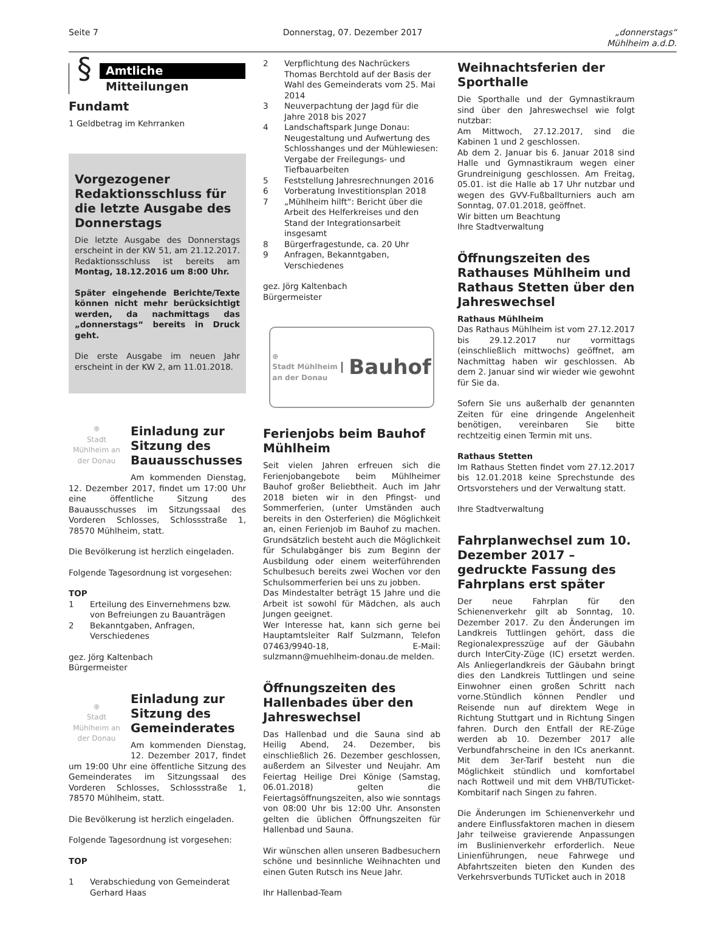Seite 7 Donnerstag, 07. Dezember 2017 „donnerstags“
Mühlheim a.d.D.
§
Amtliche
Mitteilungen
Fundamt
1 Geldbetrag im Kehrranken
Vorgezogener Redaktions­schluss für die letzte Ausga­be des Donnerstags
Die letzte Ausgabe des Donnerstags erscheint in der KW 51, am 21.12.2017. Redaktionsschluss ist bereits am Montag, 18.12.2016 um 8:00 Uhr.
Später eingehende Berichte/Texte können nicht mehr berücksichtigt werden, da nachmittags das „donnerstags“ bereits in Druck geht.
Die erste Ausgabe im neuen Jahr erscheint in der KW 2, am 11.01.2018.
⊕
Stadt Mühlheim an der Donau
Einladung zur Sitzung des Bauausschusses
Am kommenden Dienstag, 12. Dezember 2017, findet um 17:00 Uhr eine öffentliche Sitzung des Bauausschusses im Sitzungssaal des Vorderen Schlosses, Schlossstraße 1, 78570 Mühlheim, statt.
Die Bevölkerung ist herzlich eingeladen.
Folgende Tagesordnung ist vorgesehen:
TOP
1 Erteilung des Einvernehmens bzw. von Befreiungen zu Bauanträgen
2 Bekanntgaben, Anfragen, Verschiedenes
gez. Jörg Kaltenbach
Bürgermeister
⊕
Stadt Mühlheim an der Donau
Einladung zur Sitzung des Gemeinderates
Am kommenden Dienstag, 12. Dezember 2017, findet um 19:00 Uhr eine öffentliche Sitzung des Gemeinderates im Sitzungssaal des Vorderen Schlosses, Schlossstraße 1, 78570 Mühlheim, statt.
Die Bevölkerung ist herzlich eingeladen.
Folgende Tagesordnung ist vorgesehen:
TOP
1 Verabschiedung von Gemeinderat Gerhard Haas
2 Verpflichtung des Nachrückers Thomas Berchtold auf der Basis der Wahl des Gemeinderats vom 25. Mai 2014
3 Neuverpachtung der Jagd für die Jahre 2018 bis 2027
4 Landschaftspark Junge Donau: Neugestaltung und Aufwertung des Schlosshanges und der Mühlewiesen: Vergabe der Freilegungs- und Tiefbauarbeiten
5 Feststellung Jahresrechnungen 2016
6 Vorberatung Investitionsplan 2018
7 „Mühlheim hilft“: Bericht über die Arbeit des Helferkreises und den Stand der Integrationsarbeit insgesamt
8 Bürgerfragestunde, ca. 20 Uhr
9 Anfragen, Bekanntgaben, Verschiedenes
gez. Jörg Kaltenbach
Bürgermeister
⊕
Stadt Mühlheim
an der Donau Bauhof
Ferienjobs beim Bauhof Mühlheim
Seit vielen Jahren erfreuen sich die Ferienjobangebote beim Mühlheimer Bauhof großer Beliebtheit. Auch im Jahr 2018 bieten wir in den Pfingst- und Sommerferien, (unter Umständen auch bereits in den Osterferien) die Möglichkeit an, einen Ferienjob im Bauhof zu machen. Grundsätzlich besteht auch die Möglichkeit für Schulabgänger bis zum Beginn der Ausbildung oder einem weiterführenden Schulbesuch bereits zwei Wochen vor den Schulsommerferien bei uns zu jobben.
Das Mindestalter beträgt 15 Jahre und die Arbeit ist sowohl für Mädchen, als auch Jungen geeignet.
Wer Interesse hat, kann sich gerne bei Hauptamtsleiter Ralf Sulzmann, Telefon 07463/9940-18, E-Mail: sulzmann@muehlheim-donau.de melden.
Öffnungszeiten des Hallenbades über den Jahreswechsel
Das Hallenbad und die Sauna sind ab Heilig Abend, 24. Dezember, bis einschließlich 26. Dezember geschlossen, außerdem an Silvester und Neujahr. Am Feiertag Heilige Drei Könige (Samstag, 06.01.2018) gelten die Feiertagsöffnungszeiten, also wie sonntags von 08:00 Uhr bis 12:00 Uhr. Ansonsten gelten die üblichen Öffnungszeiten für Hallenbad und Sauna.
Wir wünschen allen unseren Badbesuchern schöne und besinnliche Weihnachten und einen Guten Rutsch ins Neue Jahr.
Ihr Hallenbad-Team
Weihnachtsferien der Sporthalle
Die Sporthalle und der Gymnastikraum sind über den Jahreswechsel wie folgt nutzbar:
Am Mittwoch, 27.12.2017, sind die Kabinen 1 und 2 geschlossen.
Ab dem 2. Januar bis 6. Januar 2018 sind Halle und Gymnastikraum wegen einer Grundreinigung geschlossen. Am Freitag, 05.01. ist die Halle ab 17 Uhr nutzbar und wegen des GVV-Fußballturniers auch am Sonntag, 07.01.2018, geöffnet.
Wir bitten um Beachtung
Ihre Stadtverwaltung
Öffnungszeiten des Rathauses Mühlheim und Rathaus Stetten über den Jahreswechsel
Rathaus Mühlheim
Das Rathaus Mühlheim ist vom 27.12.2017 bis 29.12.2017 nur vormittags (einschließlich mittwochs) geöffnet, am Nachmittag haben wir geschlossen. Ab dem 2. Januar sind wir wieder wie gewohnt für Sie da.
Sofern Sie uns außerhalb der genannten Zeiten für eine dringende Angelenheit benötigen, vereinbaren Sie bitte rechtzeitig einen Termin mit uns.
Rathaus Stetten
Im Rathaus Stetten findet vom 27.12.2017 bis 12.01.2018 keine Sprechstunde des Ortsvorstehers und der Verwaltung statt.
Ihre Stadtverwaltung
Fahrplanwechsel zum 10. Dezember 2017 – gedruckte Fassung des Fahrplans erst später
Der neue Fahrplan für den Schienenverkehr gilt ab Sonntag, 10. Dezember 2017. Zu den Änderungen im Landkreis Tuttlingen gehört, dass die Regionalexpresszüge auf der Gäubahn durch InterCity-Züge (IC) ersetzt werden. Als Anliegerlandkreis der Gäubahn bringt dies den Landkreis Tuttlingen und seine Einwohner einen großen Schritt nach vorne.Stündlich können Pendler und Reisende nun auf direktem Wege in Richtung Stuttgart und in Richtung Singen fahren. Durch den Entfall der RE-Züge werden ab 10. Dezember 2017 alle Verbundfahrscheine in den ICs anerkannt. Mit dem 3er-Tarif besteht nun die Möglichkeit stündlich und komfortabel nach Rottweil und mit dem VHB/TUTicket-Kombitarif nach Singen zu fahren.
Die Änderungen im Schienenverkehr und andere Einflussfaktoren machen in diesem Jahr teilweise gravierende Anpassungen im Buslinienverkehr erforderlich. Neue Linienführungen, neue Fahrwege und Abfahrtszeiten bieten den Kunden des Verkehrsverbunds TUTicket auch in 2018